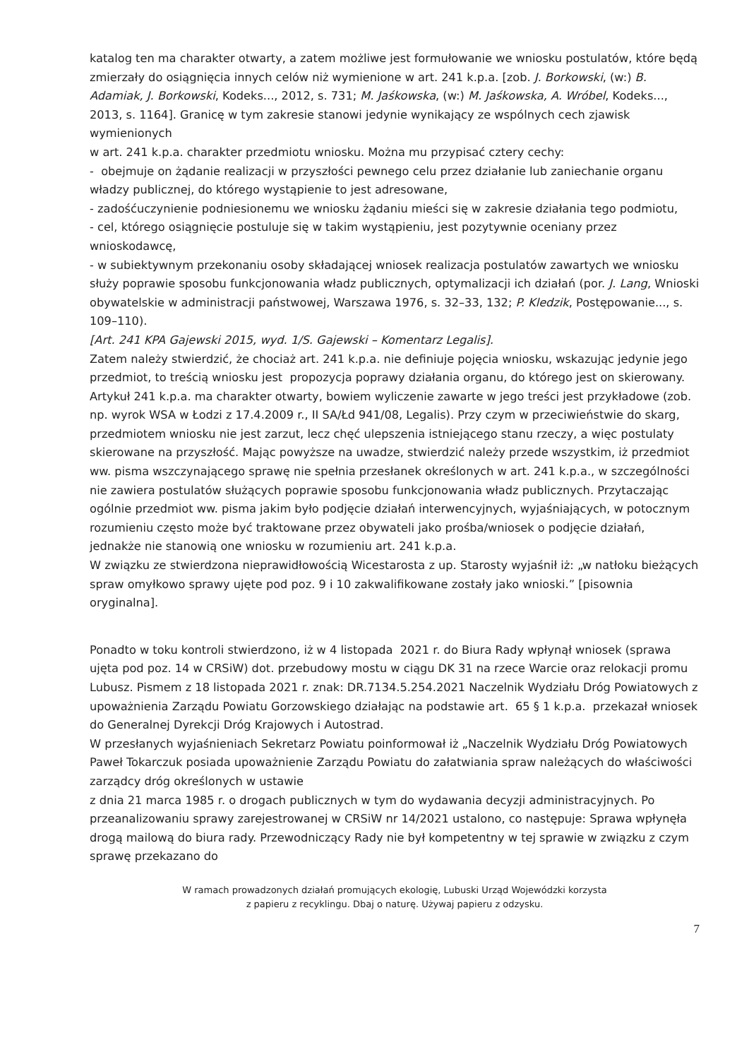katalog ten ma charakter otwarty, a zatem możliwe jest formułowanie we wniosku postulatów, które będą zmierzały do osiągnięcia innych celów niż wymienione w art. 241 k.p.a. [zob. J. Borkowski, (w:) B. Adamiak, J. Borkowski, Kodeks..., 2012, s. 731; M. Jaśkowska, (w:) M. Jaśkowska, A. Wróbel, Kodeks..., 2013, s. 1164]. Granicę w tym zakresie stanowi jedynie wynikający ze wspólnych cech zjawisk wymienionych
w art. 241 k.p.a. charakter przedmiotu wniosku. Można mu przypisać cztery cechy:
- obejmuje on żądanie realizacji w przyszłości pewnego celu przez działanie lub zaniechanie organu władzy publicznej, do którego wystąpienie to jest adresowane,
- zadośćuczynienie podniesionemu we wniosku żądaniu mieści się w zakresie działania tego podmiotu,
- cel, którego osiągnięcie postuluje się w takim wystąpieniu, jest pozytywnie oceniany przez wnioskodawcę,
- w subiektywnym przekonaniu osoby składającej wniosek realizacja postulatów zawartych we wniosku służy poprawie sposobu funkcjonowania władz publicznych, optymalizacji ich działań (por. J. Lang, Wnioski obywatelskie w administracji państwowej, Warszawa 1976, s. 32–33, 132; P. Kledzik, Postępowanie..., s. 109–110).
[Art. 241 KPA Gajewski 2015, wyd. 1/S. Gajewski – Komentarz Legalis].
Zatem należy stwierdzić, że chociaż art. 241 k.p.a. nie definiuje pojęcia wniosku, wskazując jedynie jego przedmiot, to treścią wniosku jest propozycja poprawy działania organu, do którego jest on skierowany. Artykuł 241 k.p.a. ma charakter otwarty, bowiem wyliczenie zawarte w jego treści jest przykładowe (zob. np. wyrok WSA w Łodzi z 17.4.2009 r., II SA/Łd 941/08, Legalis). Przy czym w przeciwieństwie do skarg, przedmiotem wniosku nie jest zarzut, lecz chęć ulepszenia istniejącego stanu rzeczy, a więc postulaty skierowane na przyszłość. Mając powyższe na uwadze, stwierdzić należy przede wszystkim, iż przedmiot ww. pisma wszczynającego sprawę nie spełnia przesłanek określonych w art. 241 k.p.a., w szczególności nie zawiera postulatów służących poprawie sposobu funkcjonowania władz publicznych. Przytaczając ogólnie przedmiot ww. pisma jakim było podjęcie działań interwencyjnych, wyjaśniających, w potocznym rozumieniu często może być traktowane przez obywateli jako prośba/wniosek o podjęcie działań, jednakże nie stanowią one wniosku w rozumieniu art. 241 k.p.a.
W związku ze stwierdzona nieprawidłowością Wicestarosta z up. Starosty wyjaśnił iż: „w natłoku bieżących spraw omyłkowo sprawy ujęte pod poz. 9 i 10 zakwalifikowane zostały jako wnioski.” [pisownia oryginalna].
Ponadto w toku kontroli stwierdzono, iż w 4 listopada 2021 r. do Biura Rady wpłynął wniosek (sprawa ujęta pod poz. 14 w CRSiW) dot. przebudowy mostu w ciągu DK 31 na rzece Warcie oraz relokacji promu Lubusz. Pismem z 18 listopada 2021 r. znak: DR.7134.5.254.2021 Naczelnik Wydziału Dróg Powiatowych z upoważnienia Zarządu Powiatu Gorzowskiego działając na podstawie art. 65 § 1 k.p.a. przekazał wniosek do Generalnej Dyrekcji Dróg Krajowych i Autostrad.
W przesłanych wyjaśnieniach Sekretarz Powiatu poinformował iż „Naczelnik Wydziału Dróg Powiatowych Paweł Tokarczuk posiada upoważnienie Zarządu Powiatu do załatwiania spraw należących do właściwości zarządcy dróg określonych w ustawie
z dnia 21 marca 1985 r. o drogach publicznych w tym do wydawania decyzji administracyjnych. Po przeanalizowaniu sprawy zarejestrowanej w CRSiW nr 14/2021 ustalono, co następuje: Sprawa wpłynęła drogą mailową do biura rady. Przewodniczący Rady nie był kompetentny w tej sprawie w związku z czym sprawę przekazano do
W ramach prowadzonych działań promujących ekologię, Lubuski Urząd Wojewódzki korzysta
z papieru z recyklingu. Dbaj o naturę. Używaj papieru z odzysku.
7